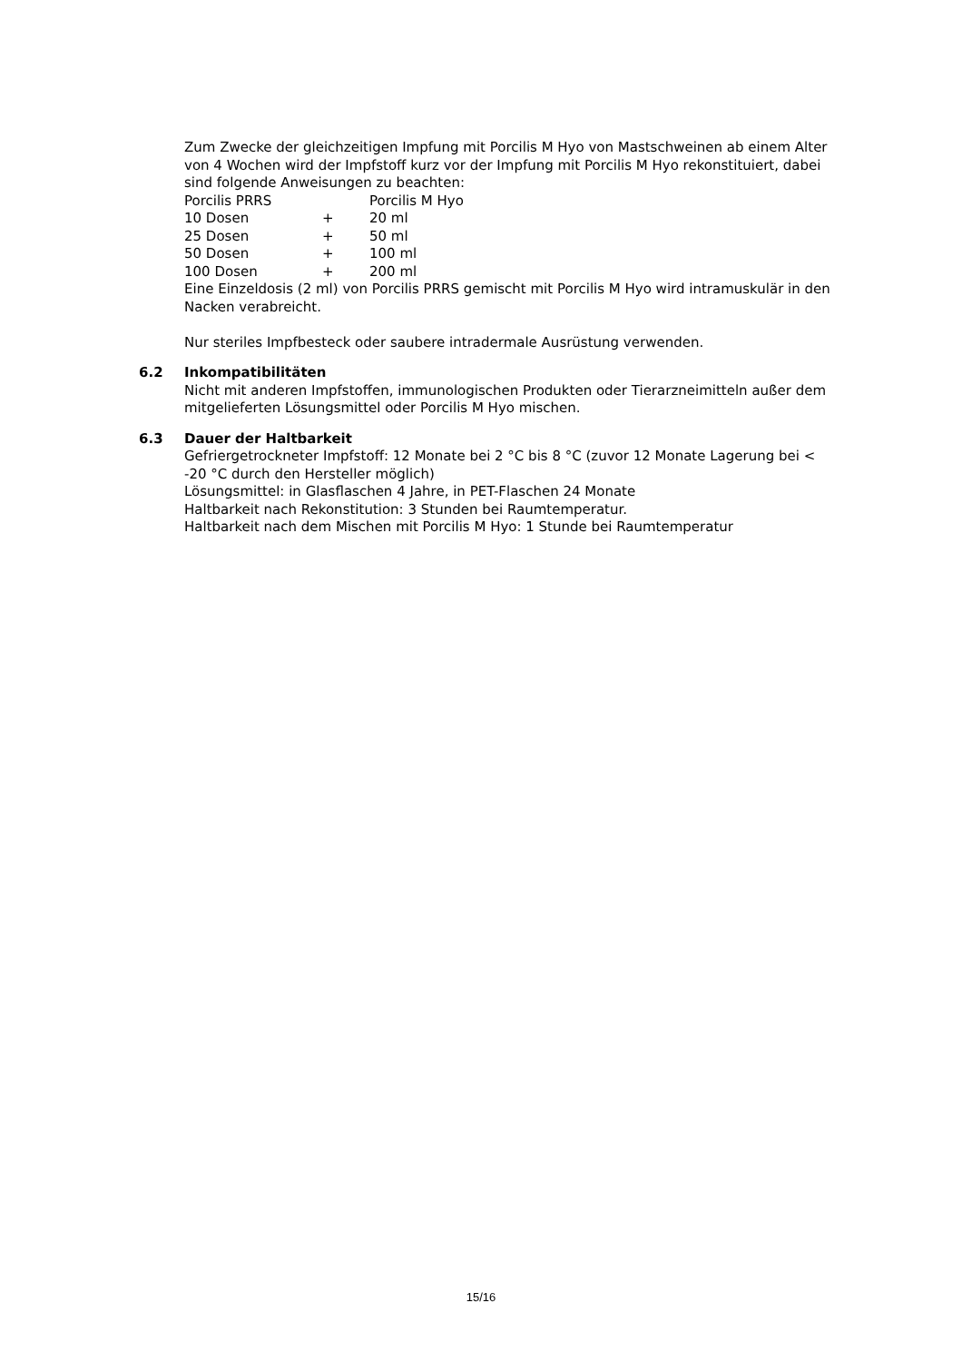Zum Zwecke der gleichzeitigen Impfung mit Porcilis M Hyo von Mastschweinen ab einem Alter von 4 Wochen wird der Impfstoff kurz vor der Impfung mit Porcilis M Hyo rekonstituiert, dabei sind folgende Anweisungen zu beachten:
| Porcilis PRRS | | Porcilis M Hyo |
| 10 Dosen | + | 20 ml |
| 25 Dosen | + | 50 ml |
| 50 Dosen | + | 100 ml |
| 100 Dosen | + | 200 ml |
Eine Einzeldosis (2 ml) von Porcilis PRRS gemischt mit Porcilis M Hyo wird intramuskulär in den Nacken verabreicht.
Nur steriles Impfbesteck oder saubere intradermale Ausrüstung verwenden.
6.2 Inkompatibilitäten
Nicht mit anderen Impfstoffen, immunologischen Produkten oder Tierarzneimitteln außer dem mitgelieferten Lösungsmittel oder Porcilis M Hyo mischen.
6.3 Dauer der Haltbarkeit
Gefriergetrockneter Impfstoff: 12 Monate bei 2 °C bis 8 °C (zuvor 12 Monate Lagerung bei < -20 °C durch den Hersteller möglich)
Lösungsmittel: in Glasflaschen 4 Jahre, in PET-Flaschen 24 Monate
Haltbarkeit nach Rekonstitution: 3 Stunden bei Raumtemperatur.
Haltbarkeit nach dem Mischen mit Porcilis M Hyo: 1 Stunde bei Raumtemperatur
15/16